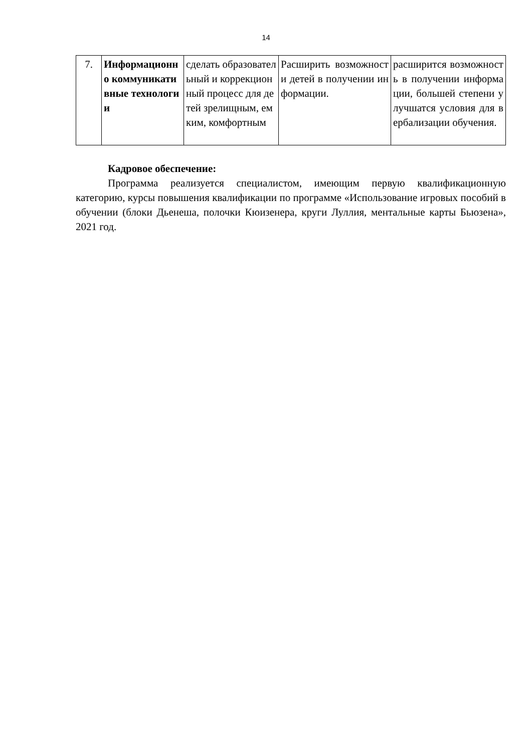14
| 7. | Информационно коммуникативные технологии | сделать образовательный и коррекционный процесс для детей зрелищным, емким, комфортным | Расширить возможности детей в получении информации. | расширится возможность в получении информации, большей степени улучшатся условия для вербализации обучения. |
Кадровое обеспечение:
Программа реализуется специалистом, имеющим первую квалификационную категорию, курсы повышения квалификации по программе «Использование игровых пособий в обучении (блоки Дьенеша, полочки Кюизенера, круги Луллия, ментальные карты Бьюзена», 2021 год.